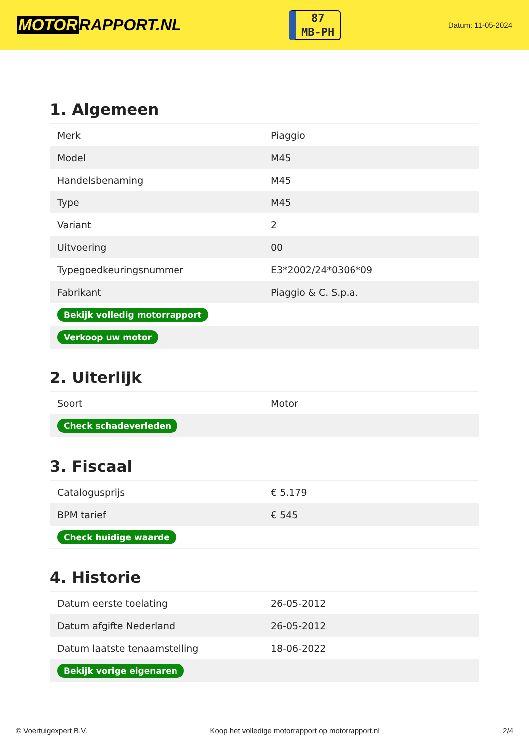MOTOR RAPPORT.NL
87
MB-PH
Datum: 11-05-2024
1. Algemeen
| Merk | Piaggio |
| Model | M45 |
| Handelsbenaming | M45 |
| Type | M45 |
| Variant | 2 |
| Uitvoering | 00 |
| Typegoedkeuringsnummer | E3*2002/24*0306*09 |
| Fabrikant | Piaggio & C. S.p.a. |
| Bekijk volledig motorrapport | |
| Verkoop uw motor | |
2. Uiterlijk
| Soort | Motor |
| Check schadeverleden | |
3. Fiscaal
| Catalogusprijs | € 5.179 |
| BPM tarief | € 545 |
| Check huidige waarde | |
4. Historie
| Datum eerste toelating | 26-05-2012 |
| Datum afgifte Nederland | 26-05-2012 |
| Datum laatste tenaamstelling | 18-06-2022 |
| Bekijk vorige eigenaren | |
© Voertuigexpert B.V. Koop het volledige motorrapport op motorrapport.nl 2/4